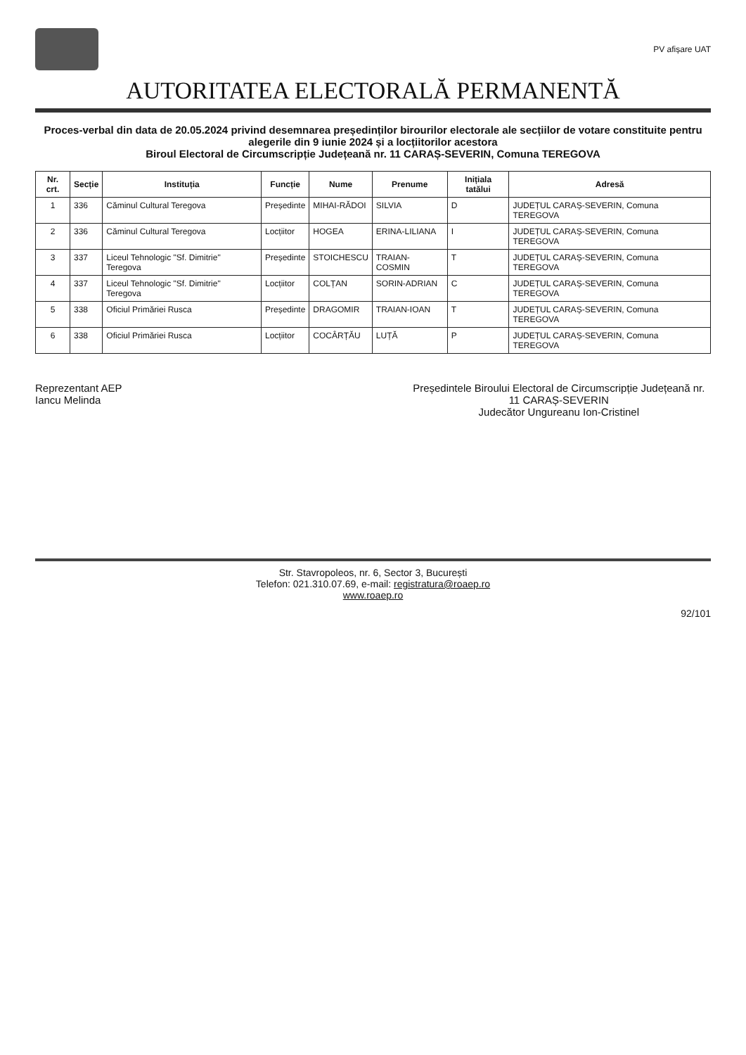PV afișare UAT
AUTORITATEA ELECTORALĂ PERMANENTĂ
Proces-verbal din data de 20.05.2024 privind desemnarea președinților birourilor electorale ale secțiilor de votare constituite pentru alegerile din 9 iunie 2024 și a locțiitorilor acestora
Biroul Electoral de Circumscripție Județeană nr. 11 CARAȘ-SEVERIN, Comuna TEREGOVA
| Nr. crt. | Secție | Instituția | Funcție | Nume | Prenume | Inițiala tatălui | Adresă |
| --- | --- | --- | --- | --- | --- | --- | --- |
| 1 | 336 | Căminul Cultural Teregova | Președinte | MIHAI-RĂDOI | SILVIA | D | JUDEȚUL CARAȘ-SEVERIN, Comuna TEREGOVA |
| 2 | 336 | Căminul Cultural Teregova | Locțiitor | HOGEA | ERINA-LILIANA | I | JUDEȚUL CARAȘ-SEVERIN, Comuna TEREGOVA |
| 3 | 337 | Liceul Tehnologic "Sf. Dimitrie" Teregova | Președinte | STOICHESCU | TRAIAN-COSMIN | T | JUDEȚUL CARAȘ-SEVERIN, Comuna TEREGOVA |
| 4 | 337 | Liceul Tehnologic "Sf. Dimitrie" Teregova | Locțiitor | COLȚAN | SORIN-ADRIAN | C | JUDEȚUL CARAȘ-SEVERIN, Comuna TEREGOVA |
| 5 | 338 | Oficiul Primăriei Rusca | Președinte | DRAGOMIR | TRAIAN-IOAN | T | JUDEȚUL CARAȘ-SEVERIN, Comuna TEREGOVA |
| 6 | 338 | Oficiul Primăriei Rusca | Locțiitor | COCÂRȚĂU | LUȚĂ | P | JUDEȚUL CARAȘ-SEVERIN, Comuna TEREGOVA |
Reprezentant AEP
Iancu Melinda
Președintele Biroului Electoral de Circumscripție Județeană nr. 11 CARAȘ-SEVERIN
Judecător Ungureanu Ion-Cristinel
Str. Stavropoleos, nr. 6, Sector 3, București
Telefon: 021.310.07.69, e-mail: registratura@roaep.ro
www.roaep.ro
92/101